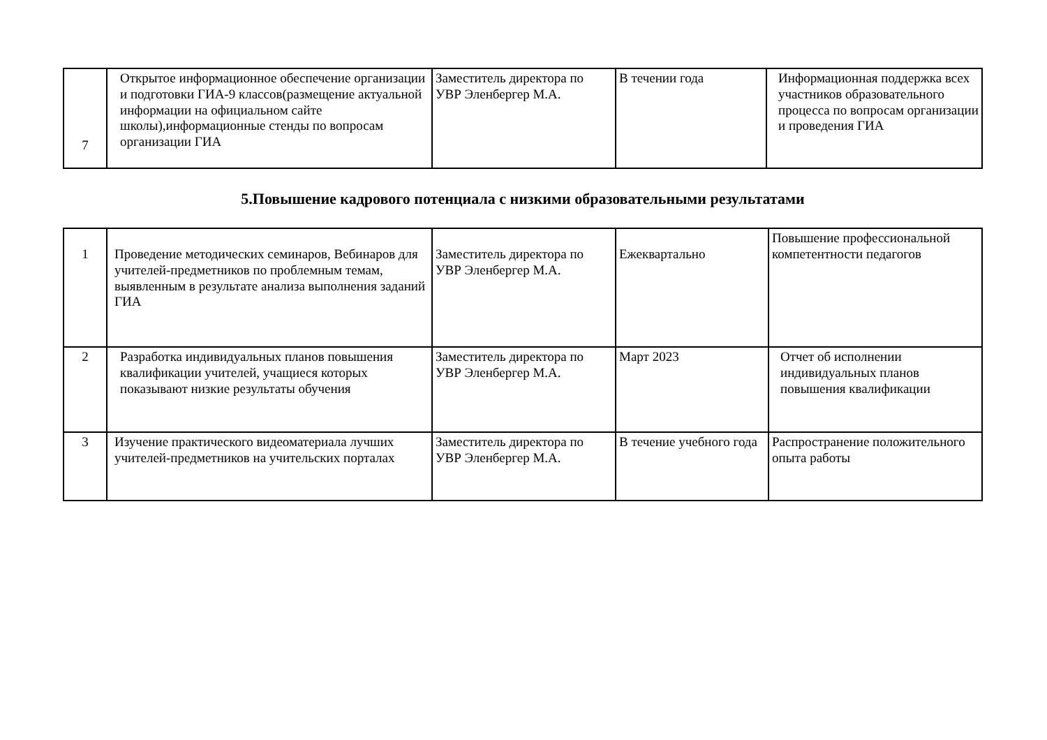| 7 | Открытое информационное обеспечение организации и подготовки ГИА-9 классов(размещение актуальной информации на официальном сайте школы),информационные стенды по вопросам организации ГИА | Заместитель директора по УВР Эленбергер М.А. | В течении года | Информационная поддержка всех участников образовательного процесса по вопросам организации и проведения ГИА |
5.Повышение кадрового потенциала с низкими образовательными результатами
| 1 | Проведение методических семинаров, Вебинаров для учителей-предметников по проблемным темам, выявленным в результате анализа выполнения заданий ГИА | Заместитель директора по УВР Эленбергер М.А. | Ежеквартально | Повышение профессиональной компетентности педагогов |
| 2 | Разработка индивидуальных планов повышения квалификации учителей, учащиеся которых показывают низкие результаты обучения | Заместитель директора по УВР Эленбергер М.А. | Март 2023 | Отчет об исполнении индивидуальных планов повышения квалификации |
| 3 | Изучение практического видеоматериала лучших учителей-предметников на учительских порталах | Заместитель директора по УВР Эленбергер М.А. | В течение учебного года | Распространение положительного опыта работы |